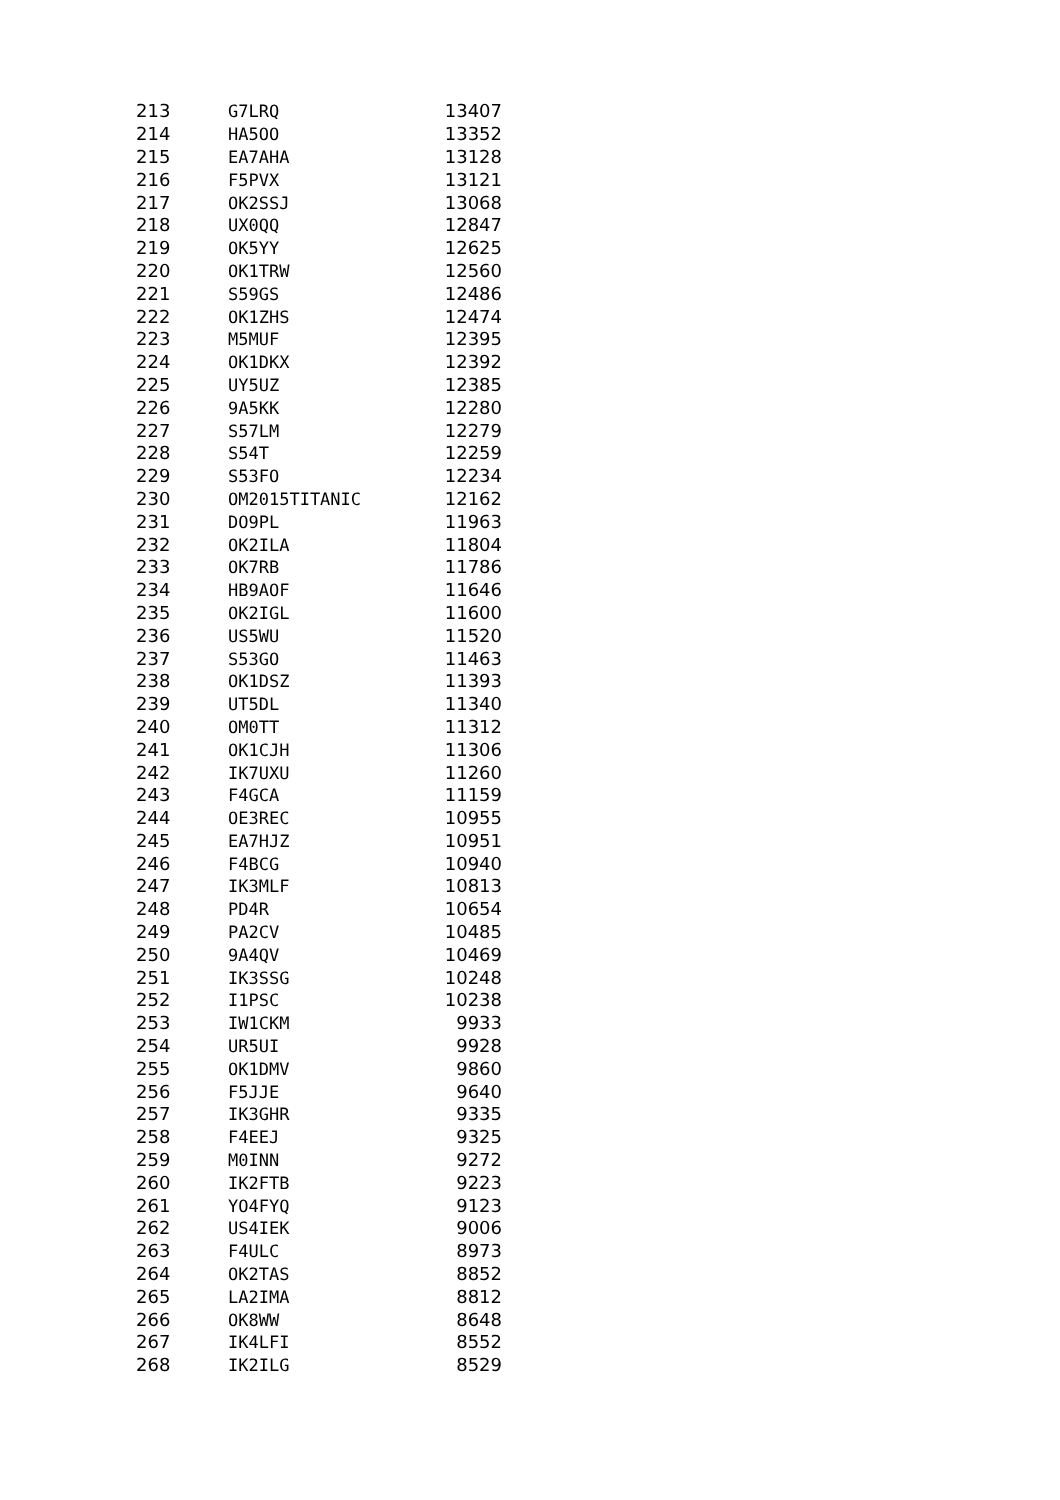| 213 | G7LRQ | 13407 |
| 214 | HA5OO | 13352 |
| 215 | EA7AHA | 13128 |
| 216 | F5PVX | 13121 |
| 217 | OK2SSJ | 13068 |
| 218 | UX0QQ | 12847 |
| 219 | OK5YY | 12625 |
| 220 | OK1TRW | 12560 |
| 221 | S59GS | 12486 |
| 222 | OK1ZHS | 12474 |
| 223 | M5MUF | 12395 |
| 224 | OK1DKX | 12392 |
| 225 | UY5UZ | 12385 |
| 226 | 9A5KK | 12280 |
| 227 | S57LM | 12279 |
| 228 | S54T | 12259 |
| 229 | S53FO | 12234 |
| 230 | OM2015TITANIC | 12162 |
| 231 | DO9PL | 11963 |
| 232 | OK2ILA | 11804 |
| 233 | OK7RB | 11786 |
| 234 | HB9AOF | 11646 |
| 235 | OK2IGL | 11600 |
| 236 | US5WU | 11520 |
| 237 | S53GO | 11463 |
| 238 | OK1DSZ | 11393 |
| 239 | UT5DL | 11340 |
| 240 | OM0TT | 11312 |
| 241 | OK1CJH | 11306 |
| 242 | IK7UXU | 11260 |
| 243 | F4GCA | 11159 |
| 244 | OE3REC | 10955 |
| 245 | EA7HJZ | 10951 |
| 246 | F4BCG | 10940 |
| 247 | IK3MLF | 10813 |
| 248 | PD4R | 10654 |
| 249 | PA2CV | 10485 |
| 250 | 9A4QV | 10469 |
| 251 | IK3SSG | 10248 |
| 252 | I1PSC | 10238 |
| 253 | IW1CKM | 9933 |
| 254 | UR5UI | 9928 |
| 255 | OK1DMV | 9860 |
| 256 | F5JJE | 9640 |
| 257 | IK3GHR | 9335 |
| 258 | F4EEJ | 9325 |
| 259 | M0INN | 9272 |
| 260 | IK2FTB | 9223 |
| 261 | YO4FYQ | 9123 |
| 262 | US4IEK | 9006 |
| 263 | F4ULC | 8973 |
| 264 | OK2TAS | 8852 |
| 265 | LA2IMA | 8812 |
| 266 | OK8WW | 8648 |
| 267 | IK4LFI | 8552 |
| 268 | IK2ILG | 8529 |